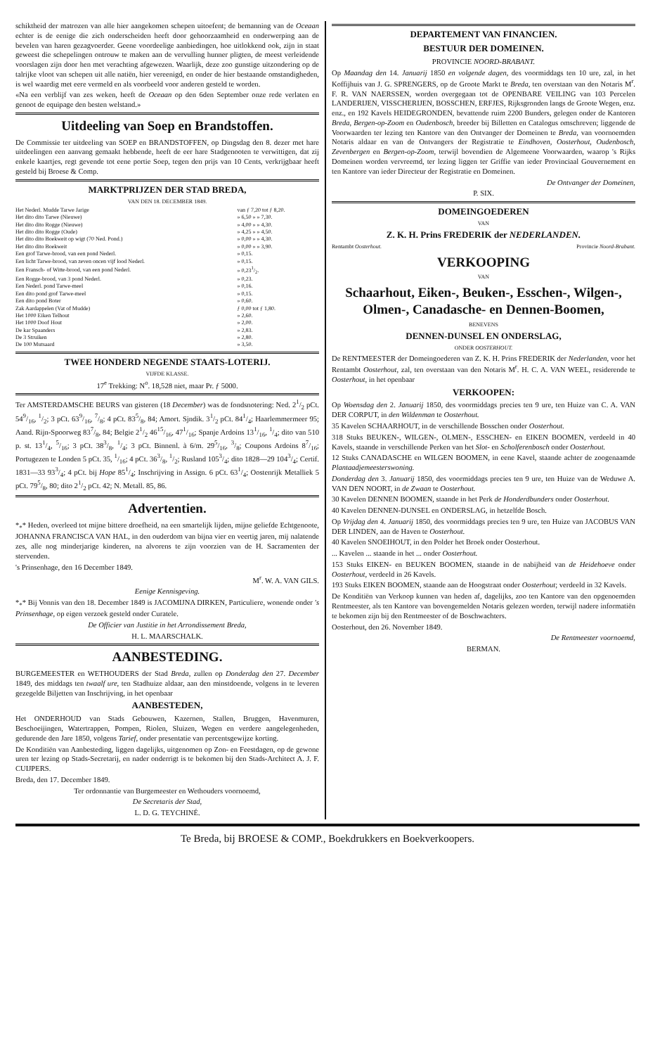schiktheid der matrozen van alle hier aangekomen schepen uitoefent; de bemanning van de Oceaan echter is de eenige die zich onderscheiden heeft door gehoorzaamheid en onderwerping aan de bevelen van haren gezagvoerder. Geene voordeelige aanbiedingen, hoe uitlokkend ook, zijn in staat geweest die schepelingen ontrouw te maken aan de vervulling hunner pligten, de meest verleidende voorslagen zijn door hen met verachting afgewezen. Waarlijk, deze zoo gunstige uitzondering op de talrijke vloot van schepen uit alle natiën, hier vereenigd, en onder de hier bestaande omstandigheden, is wel waardig met eere vermeld en als voorbeeld voor anderen gesteld te worden.
«Na een verblijf van zes weken, heeft de Oceaan op den 6den September onze rede verlaten en genoot de equipage den besten welstand.»
Uitdeeling van Soep en Brandstoffen.
De Commissie ter uitdeeling van SOEP en BRANDSTOFFEN, op Dingsdag den 8. dezer met hare uitdeelingen een aanvang gemaakt hebbende, heeft de eer hare Stadgenooten te verwittigen, dat zij enkele kaartjes, regt gevende tot eene portie Soep, tegen den prijs van 10 Cents, verkrijgbaar heeft gesteld bij Broese & Comp.
MARKTPRIJZEN DER STAD BREDA,
VAN DEN 18. DECEMBER 1849.
| Het Nederl. Mudde Tarwe Jarige | van ƒ 7,20 tot ƒ 8,20. |
| Het dito dito Tarwe (Nieuwe) | » 6,50 » » 7,30. |
| Het dito dito Rogge (Nieuwe) | » 4,00 » » 4,30. |
| Het dito dito Rogge (Oude) | » 4,25 » » 4,50. |
| Het dito dito Boekweit op wigt (70 Ned. Pond.) | » 0,00 » » 4,30. |
| Het dito dito Boekweit | » 0,00 » » 3,90. |
| Een grof Tarwe-brood, van een pond Nederl. | » 0,15. |
| Een licht Tarwe-brood, van zeven oncen vijf lood Nederl. | » 0,15. |
| Een Fransch- of Witte-brood, van een pond Nederl. | » 0,231/2. |
| Een Rogge-brood, van 3 pond Nederl. | » 0,23. |
| Een Nederl. pond Tarwe-meel | » 0,16. |
| Een dito pond grof Tarwe-meel | » 0,15. |
| Een dito pond Boter | » 0,60. |
| Zak Aardappelen (Vat of Mudde) | ƒ 0,00 tot ƒ 1,80. |
| Het 1000 Eiken Telhout | » 2,60. |
| Het 1000 Doof Hout | » 2,00. |
| De kar Spaanders | » 2,83. |
| De 3 Struiken | » 2,80. |
| De 100 Mutsaard | » 3,50. |
TWEE HONDERD NEGENDE STAATS-LOTERIJ.
VIJFDE KLASSE.
17<sup>e</sup> Trekking: N<sup>o</sup>. 18,528 niet, maar Pr. ƒ 5000.
Ter AMSTERDAMSCHE BEURS van gisteren (18 December) was de fondsnotering: Ned. 21/2 pCt. 549/16, 1/2; 3 pCt. 639/16, 7/8; 4 pCt. 835/8, 84; Amort. Sjndik. 31/2 pCt. 841/4; Haarlemmermeer 95; Aand. Rijn-Spoorweg 837/8, 84; Belgie 21/2 4615/16, 471/16; Spanje Ardoins 131/16, 1/4; dito van 510 p. st. 131/4, 5/16; 3 pCt. 383/8, 1/4; 3 pCt. Binnenl. à 6/m. 295/16, 3/8; Coupons Ardoins 87/16; Portugezen te Londen 5 pCt. 35, 1/16; 4 pCt. 363/8, 1/2; Rusland 1053/4; dito 1828—29 1043/4; Certif. 1831—33 933/4; 4 pCt. bij Hope 851/4; Inschrijving in Assign. 6 pCt. 631/4; Oostenrijk Metalliek 5 pCt. 795/8, 80; dito 21/2 pCt. 42; N. Metall. 85, 86.
Advertentien.
*<sub>*</sub>* Heden, overleed tot mijne bittere droefheid, na een smartelijk lijden, mijne geliefde Echtgenoote, JOHANNA FRANCISCA VAN HAL, in den ouderdom van bijna vier en veertig jaren, mij nalatende zes, alle nog minderjarige kinderen, na alvorens te zijn voorzien van de H. Sacramenten der stervenden.
's Prinsenhage, den 16 December 1849.
M<sup>r</sup>. W. A. VAN GILS.
Eenige Kennisgeving.
*<sub>*</sub>* Bij Vonnis van den 18. December 1849 is JACOMIJNA DIRKEN, Particuliere, wonende onder 's Prinsenhage, op eigen verzoek gesteld onder Curatele.
De Officier van Justitie in het Arrondissement Breda,
H. L. MAARSCHALK.
AANBESTEDING.
BURGEMEESTER en WETHOUDERS der Stad Breda, zullen op Donderdag den 27. December 1849, des middags ten twaalf ure, ten Stadhuize aldaar, aan den minstdoende, volgens in te leveren gezegelde Biljetten van Inschrijving, in het openbaar
AANBESTEDEN,
Het ONDERHOUD van Stads Gebouwen, Kazernen, Stallen, Bruggen, Havenmuren, Beschoeijingen, Watertrappen, Pompen, Riolen, Sluizen, Wegen en verdere aangelegenheden, gedurende den Jare 1850, volgens Tarief, onder presentatie van percentsgewijze korting.
De Konditiën van Aanbesteding, liggen dagelijks, uitgenomen op Zon- en Feestdagen, op de gewone uren ter lezing op Stads-Secretarij, en nader onderrigt is te bekomen bij den Stads-Architect A. J. F. CUIJPERS.
Breda, den 17. December 1849.
Ter ordonnantie van Burgemeester en Wethouders voornoemd,
De Secretaris der Stad,
L. D. G. TEYCHINÉ.
DEPARTEMENT VAN FINANCIEN.
BESTUUR DER DOMEINEN.
PROVINCIE NOORD-BRABANT.
Op Maandag den 14. Januarij 1850 en volgende dagen, des voormiddags ten 10 ure, zal, in het Koffijhuis van J. G. SPRENGERS, op de Groote Markt te Breda, ten overstaan van den Notaris M<sup>r</sup>. F. R. VAN NAERSSEN, worden overgegaan tot de OPENBARE VEILING van 103 Percelen LANDERIJEN, VISSCHERIJEN, BOSSCHEN, ERFJES, Rijksgronden langs de Groote Wegen, enz. enz., en 192 Kavels HEIDEGRONDEN, bevattende ruim 2200 Bunders, gelegen onder de Kantoren Breda, Bergen-op-Zoom en Oudenbosch, breeder bij Billetten en Catalogus omschreven; liggende de Voorwaarden ter lezing ten Kantore van den Ontvanger der Domeinen te Breda, van voornoemden Notaris aldaar en van de Ontvangers der Registratie te Eindhoven, Oosterhout, Oudenbosch, Zevenbergen en Bergen-op-Zoom, terwijl bovendien de Algemeene Voorwaarden, waarop 's Rijks Domeinen worden vervreemd, ter lezing liggen ter Griffie van ieder Provinciaal Gouvernement en ten Kantore van ieder Directeur der Registratie en Domeinen.
De Ontvanger der Domeinen,
P. SIX.
DOMEINGOEDEREN
VAN
Z. K. H. Prins FREDERIK der NEDERLANDEN.
Rentambt Oosterhout. Provincie Noord-Brabant.
VERKOOPING
VAN
Schaarhout, Eiken-, Beuken-, Esschen-, Wilgen-, Olmen-, Canadasche- en Dennen-Boomen,
BENEVENS
DENNEN-DUNSEL EN ONDERSLAG,
ONDER OOSTERHOUT.
De RENTMEESTER der Domeingoederen van Z. K. H. Prins FREDERIK der Nederlanden, voor het Rentambt Oosterhout, zal, ten overstaan van den Notaris M<sup>r</sup>. H. C. A. VAN WEEL, residerende te Oosterhout, in het openbaar
VERKOOPEN:
Op Woensdag den 2. Januarij 1850, des voormiddags precies ten 9 ure, ten Huize van C. A. VAN DER CORPUT, in den Wildenman te Oosterhout.
35 Kavelen SCHAARHOUT, in de verschillende Bosschen onder Oosterhout.
318 Stuks BEUKEN-, WILGEN-, OLMEN-, ESSCHEN- en EIKEN BOOMEN, verdeeld in 40 Kavels, staande in verschillende Perken van het Slot- en Scholferenbosch onder Oosterhout.
12 Stuks CANADASCHE en WILGEN BOOMEN, in eene Kavel, staande achter de zoogenaamde Plantaadjemeesterswoning.
Donderdag den 3. Januarij 1850, des voormiddags precies ten 9 ure, ten Huize van de Weduwe A. VAN DEN NOORT, in de Zwaan te Oosterhout.
30 Kavelen DENNEN BOOMEN, staande in het Perk de Honderdbunders onder Oosterhout.
40 Kavelen DENNEN-DUNSEL en ONDERSLAG, in hetzelfde Bosch.
Op Vrijdag den 4. Januarij 1850, des voormiddags precies ten 9 ure, ten Huize van JACOBUS VAN DER LINDEN, aan de Haven te Oosterhout.
40 Kavelen SNOEIHOUT, in den Polder het Broek onder Oosterhout.
... Kavelen ... staande in het ... onder Oosterhout.
153 Stuks EIKEN- en BEUKEN BOOMEN, staande in de nabijheid van de Heidehoeve onder Oosterhout, verdeeld in 26 Kavels.
193 Stuks EIKEN BOOMEN, staande aan de Hoogstraat onder Oosterhout; verdeeld in 32 Kavels.
De Konditiën van Verkoop kunnen van heden af, dagelijks, zoo ten Kantore van den opgenoemden Rentmeester, als ten Kantore van bovengemelden Notaris gelezen worden, terwijl nadere informatiën te bekomen zijn bij den Rentmeester of de Boschwachters.
Oosterhout, den 26. November 1849.
De Rentmeester voornoemd,
BERMAN.
Te Breda, bij BROESE & COMP., Boekdrukkers en Boekverkoopers.